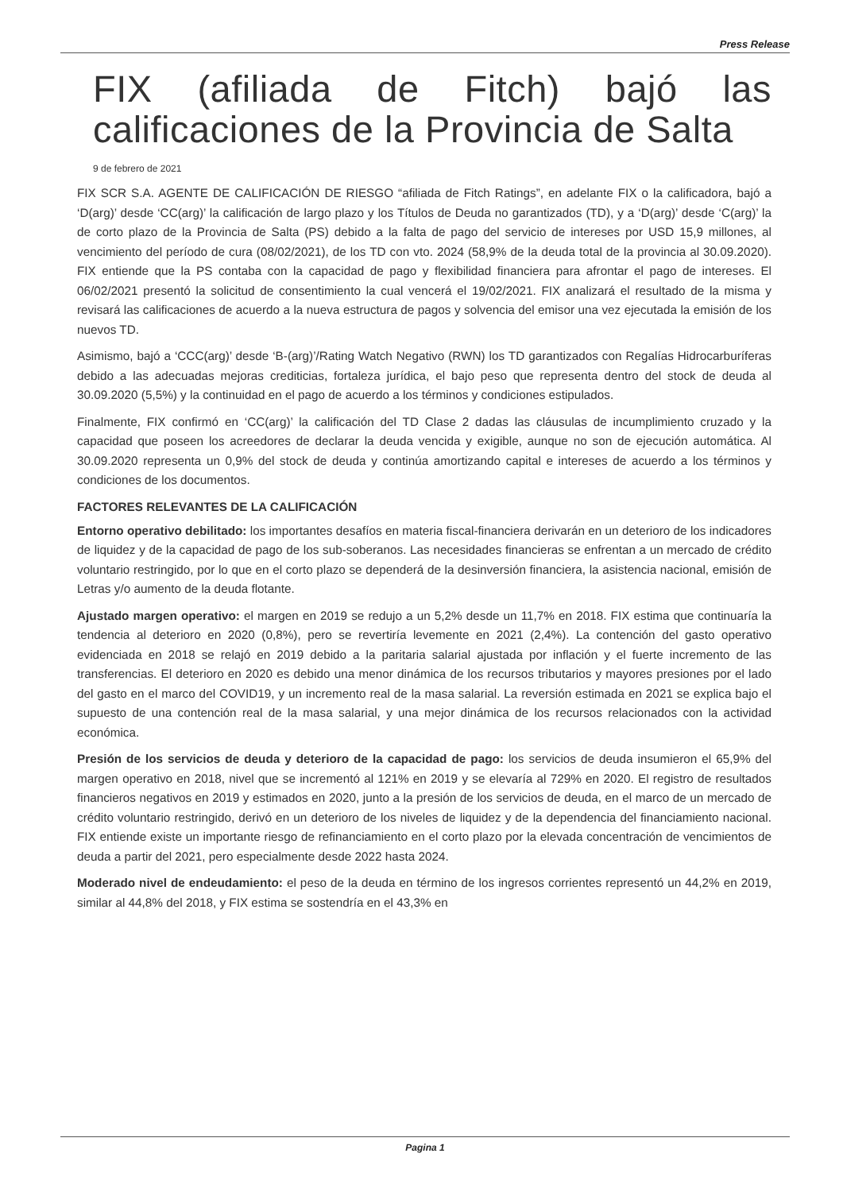Press Release
FIX (afiliada de Fitch) bajó las calificaciones de la Provincia de Salta
9 de febrero de 2021
FIX SCR S.A. AGENTE DE CALIFICACIÓN DE RIESGO “afiliada de Fitch Ratings”, en adelante FIX o la calificadora, bajó a ‘D(arg)’ desde ‘CC(arg)’ la calificación de largo plazo y los Títulos de Deuda no garantizados (TD), y a ‘D(arg)’ desde ‘C(arg)’ la de corto plazo de la Provincia de Salta (PS) debido a la falta de pago del servicio de intereses por USD 15,9 millones, al vencimiento del período de cura (08/02/2021), de los TD con vto. 2024 (58,9% de la deuda total de la provincia al 30.09.2020). FIX entiende que la PS contaba con la capacidad de pago y flexibilidad financiera para afrontar el pago de intereses. El 06/02/2021 presentó la solicitud de consentimiento la cual vencerá el 19/02/2021. FIX analizará el resultado de la misma y revisará las calificaciones de acuerdo a la nueva estructura de pagos y solvencia del emisor una vez ejecutada la emisión de los nuevos TD.
Asimismo, bajó a ‘CCC(arg)’ desde ‘B-(arg)’/Rating Watch Negativo (RWN) los TD garantizados con Regalías Hidrocarburíferas debido a las adecuadas mejoras crediticias, fortaleza jurídica, el bajo peso que representa dentro del stock de deuda al 30.09.2020 (5,5%) y la continuidad en el pago de acuerdo a los términos y condiciones estipulados.
Finalmente, FIX confirmó en ‘CC(arg)’ la calificación del TD Clase 2 dadas las cláusulas de incumplimiento cruzado y la capacidad que poseen los acreedores de declarar la deuda vencida y exigible, aunque no son de ejecución automática. Al 30.09.2020 representa un 0,9% del stock de deuda y continúa amortizando capital e intereses de acuerdo a los términos y condiciones de los documentos.
FACTORES RELEVANTES DE LA CALIFICACIÓN
Entorno operativo debilitado: los importantes desafíos en materia fiscal-financiera derivarán en un deterioro de los indicadores de liquidez y de la capacidad de pago de los sub-soberanos. Las necesidades financieras se enfrentan a un mercado de crédito voluntario restringido, por lo que en el corto plazo se dependerá de la desinversión financiera, la asistencia nacional, emisión de Letras y/o aumento de la deuda flotante.
Ajustado margen operativo: el margen en 2019 se redujo a un 5,2% desde un 11,7% en 2018. FIX estima que continuaría la tendencia al deterioro en 2020 (0,8%), pero se revertiría levemente en 2021 (2,4%). La contención del gasto operativo evidenciada en 2018 se relajó en 2019 debido a la paritaria salarial ajustada por inflación y el fuerte incremento de las transferencias. El deterioro en 2020 es debido una menor dinámica de los recursos tributarios y mayores presiones por el lado del gasto en el marco del COVID19, y un incremento real de la masa salarial. La reversión estimada en 2021 se explica bajo el supuesto de una contención real de la masa salarial, y una mejor dinámica de los recursos relacionados con la actividad económica.
Presión de los servicios de deuda y deterioro de la capacidad de pago: los servicios de deuda insumieron el 65,9% del margen operativo en 2018, nivel que se incrementó al 121% en 2019 y se elevaría al 729% en 2020. El registro de resultados financieros negativos en 2019 y estimados en 2020, junto a la presión de los servicios de deuda, en el marco de un mercado de crédito voluntario restringido, derivó en un deterioro de los niveles de liquidez y de la dependencia del financiamiento nacional. FIX entiende existe un importante riesgo de refinanciamiento en el corto plazo por la elevada concentración de vencimientos de deuda a partir del 2021, pero especialmente desde 2022 hasta 2024.
Moderado nivel de endeudamiento: el peso de la deuda en término de los ingresos corrientes representó un 44,2% en 2019, similar al 44,8% del 2018, y FIX estima se sostendría en el 43,3% en
Pagina 1